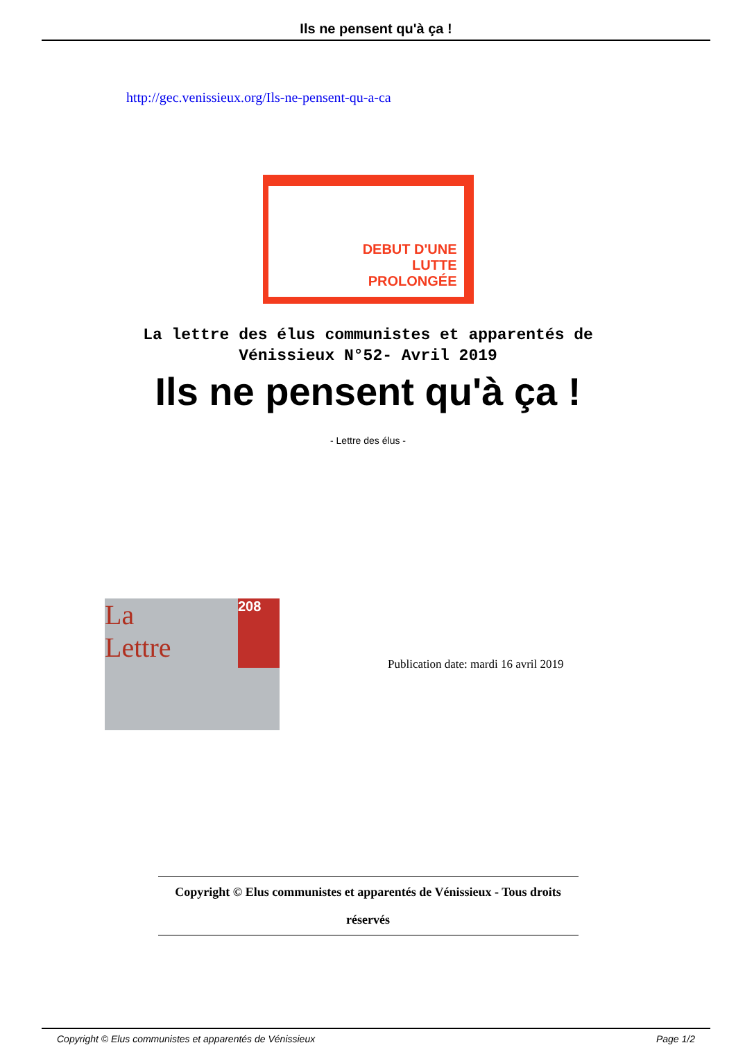Ils ne pensent qu'à ça !
http://gec.venissieux.org/Ils-ne-pensent-qu-a-ca
DEBUT D'UNE
LUTTE
PROLONGÉE
La lettre des élus communistes et apparentés de
Vénissieux N°52- Avril 2019
Ils ne pensent qu'à ça !
- Lettre des élus -
La
Lettre
208
Publication date: mardi 16 avril 2019
Copyright © Elus communistes et apparentés de Vénissieux - Tous droits
réservés
Copyright © Elus communistes et apparentés de Vénissieux Page 1/2